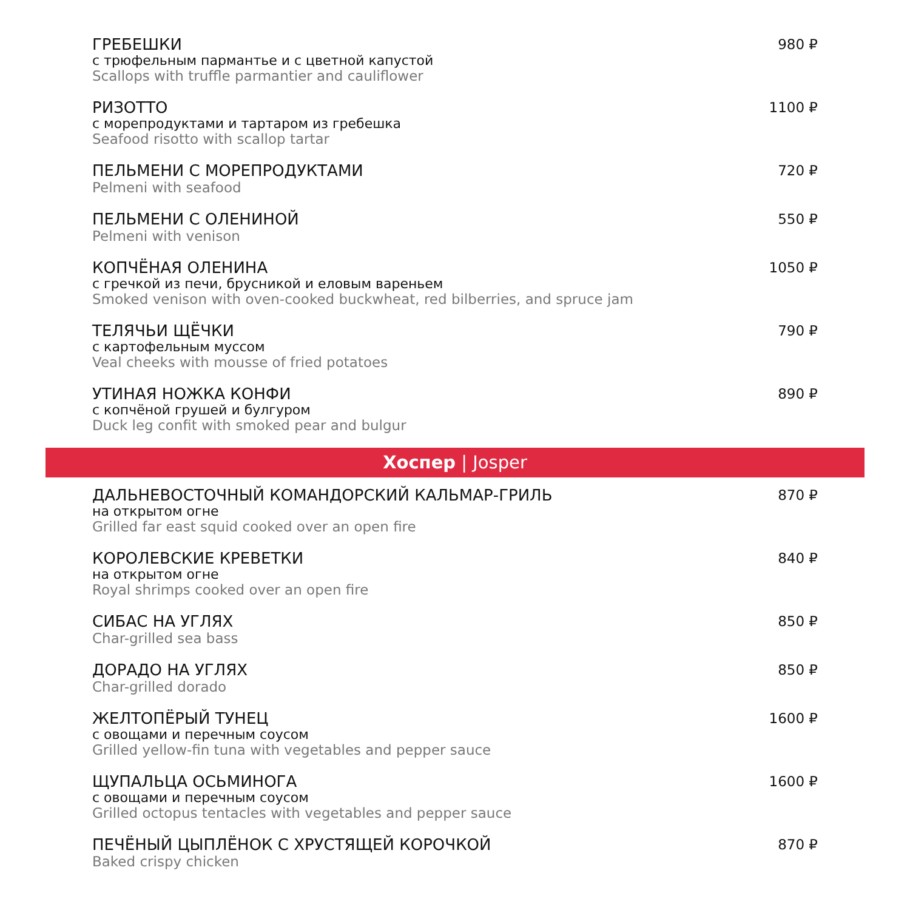ГРЕБЕШКИ
с трюфельным пармантье и с цветной капустой
Scallops with truffle parmantier and cauliflower
980 ₽
РИЗОТТО
с морепродуктами и тартаром из гребешка
Seafood risotto with scallop tartar
1100 ₽
ПЕЛЬМЕНИ С МОРЕПРОДУКТАМИ
Pelmeni with seafood
720 ₽
ПЕЛЬМЕНИ С ОЛЕНИНОЙ
Pelmeni with venison
550 ₽
КОПЧЁНАЯ ОЛЕНИНА
с гречкой из печи, брусникой и еловым вареньем
Smoked venison with oven-cooked buckwheat, red bilberries, and spruce jam
1050 ₽
ТЕЛЯЧЬИ ЩЁЧКИ
с картофельным муссом
Veal cheeks with mousse of fried potatoes
790 ₽
УТИНАЯ НОЖКА КОНФИ
с копчёной грушей и булгуром
Duck leg confit with smoked pear and bulgur
890 ₽
Хоспер | Josper
ДАЛЬНЕВОСТОЧНЫЙ КОМАНДОРСКИЙ КАЛЬМАР-ГРИЛЬ
на открытом огне
Grilled far east squid cooked over an open fire
870 ₽
КОРОЛЕВСКИЕ КРЕВЕТКИ
на открытом огне
Royal shrimps cooked over an open fire
840 ₽
СИБАС НА УГЛЯХ
Char-grilled sea bass
850 ₽
ДОРАДО НА УГЛЯХ
Char-grilled dorado
850 ₽
ЖЕЛТОПЁРЫЙ ТУНЕЦ
с овощами и перечным соусом
Grilled yellow-fin tuna with vegetables and pepper sauce
1600 ₽
ЩУПАЛЬЦА ОСЬМИНОГА
с овощами и перечным соусом
Grilled octopus tentacles with vegetables and pepper sauce
1600 ₽
ПЕЧЁНЫЙ ЦЫПЛЁНОК С ХРУСТЯЩЕЙ КОРОЧКОЙ
Baked crispy chicken
870 ₽